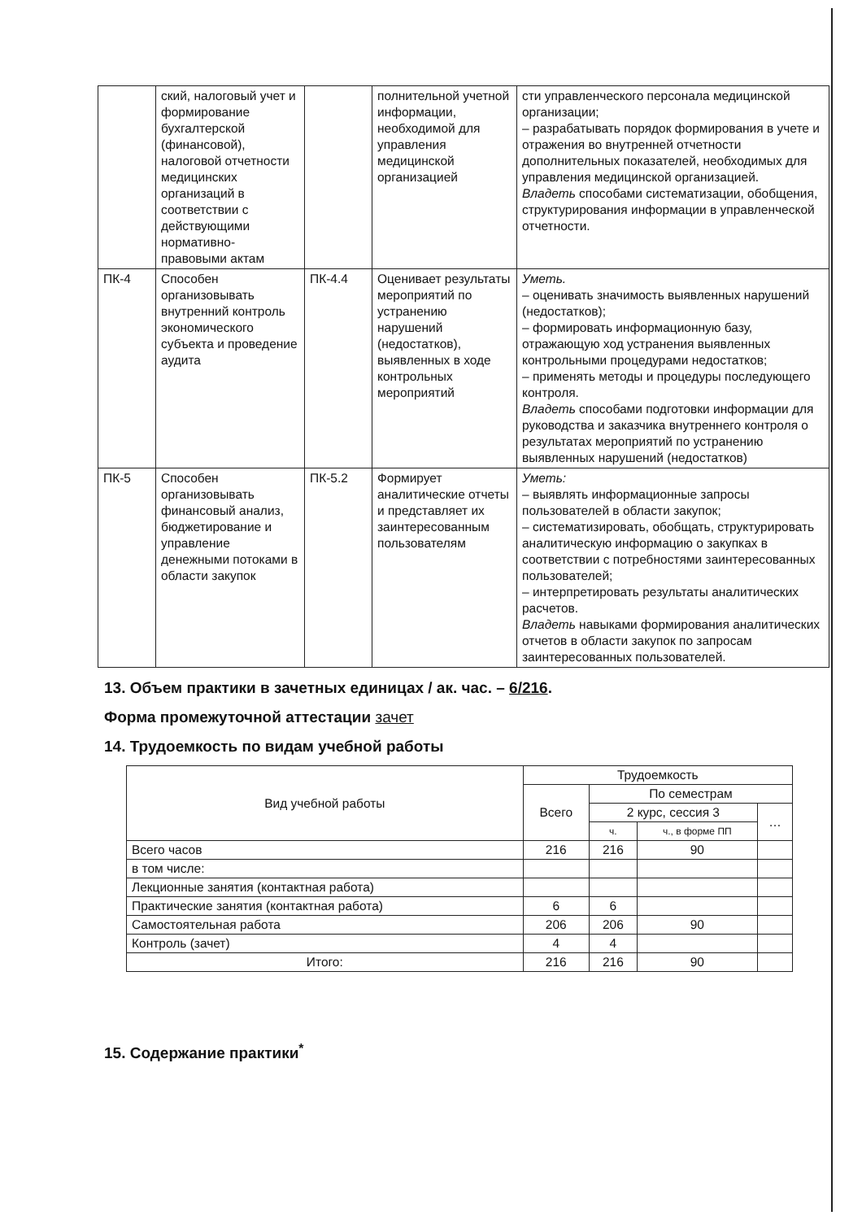| | ский, налоговый учет и формирование бухгалтерской (финансовой), налоговой отчетности медицинских организаций в соответствии с действующими нормативно-правовыми актам | | полнительной учетной информации, необходимой для управления медицинской организацией | сти управленческого персонала медицинской организации; – разрабатывать порядок формирования в учете и отражения во внутренней отчетности дополнительных показателей, необходимых для управления медицинской организацией. Владеть способами систематизации, обобщения, структурирования информации в управленческой отчетности. |
| ПК-4 | Способен организовывать внутренний контроль экономического субъекта и проведение аудита | ПК-4.4 | Оценивает результаты мероприятий по устранению нарушений (недостатков), выявленных в ходе контрольных мероприятий | Уметь. – оценивать значимость выявленных нарушений (недостатков); – формировать информационную базу, отражающую ход устранения выявленных контрольными процедурами недостатков; – применять методы и процедуры последующего контроля. Владеть способами подготовки информации для руководства и заказчика внутреннего контроля о результатах мероприятий по устранению выявленных нарушений (недостатков) |
| ПК-5 | Способен организовывать финансовый анализ, бюджетирование и управление денежными потоками в области закупок | ПК-5.2 | Формирует аналитические отчеты и представляет их заинтересованным пользователям | Уметь: – выявлять информационные запросы пользователей в области закупок; – систематизировать, обобщать, структурировать аналитическую информацию о закупках в соответствии с потребностями заинтересованных пользователей; – интерпретировать результаты аналитических расчетов. Владеть навыками формирования аналитических отчетов в области закупок по запросам заинтересованных пользователей. |
13. Объем практики в зачетных единицах / ак. час. – 6/216.
Форма промежуточной аттестации зачет
14. Трудоемкость по видам учебной работы
| Вид учебной работы | Трудоемкость | | | |
| --- | --- | --- | --- | --- |
| | Всего | По семестрам | | |
| | | 2 курс, сессия 3 | | … |
| | | ч. | ч., в форме ПП | |
| Всего часов | 216 | 216 | 90 | |
| в том числе: | | | | |
| Лекционные занятия (контактная работа) | | | | |
| Практические занятия (контактная работа) | 6 | 6 | | |
| Самостоятельная работа | 206 | 206 | 90 | |
| Контроль (зачет) | 4 | 4 | | |
| Итого: | 216 | 216 | 90 | |
15. Содержание практики<sup>*</sup>